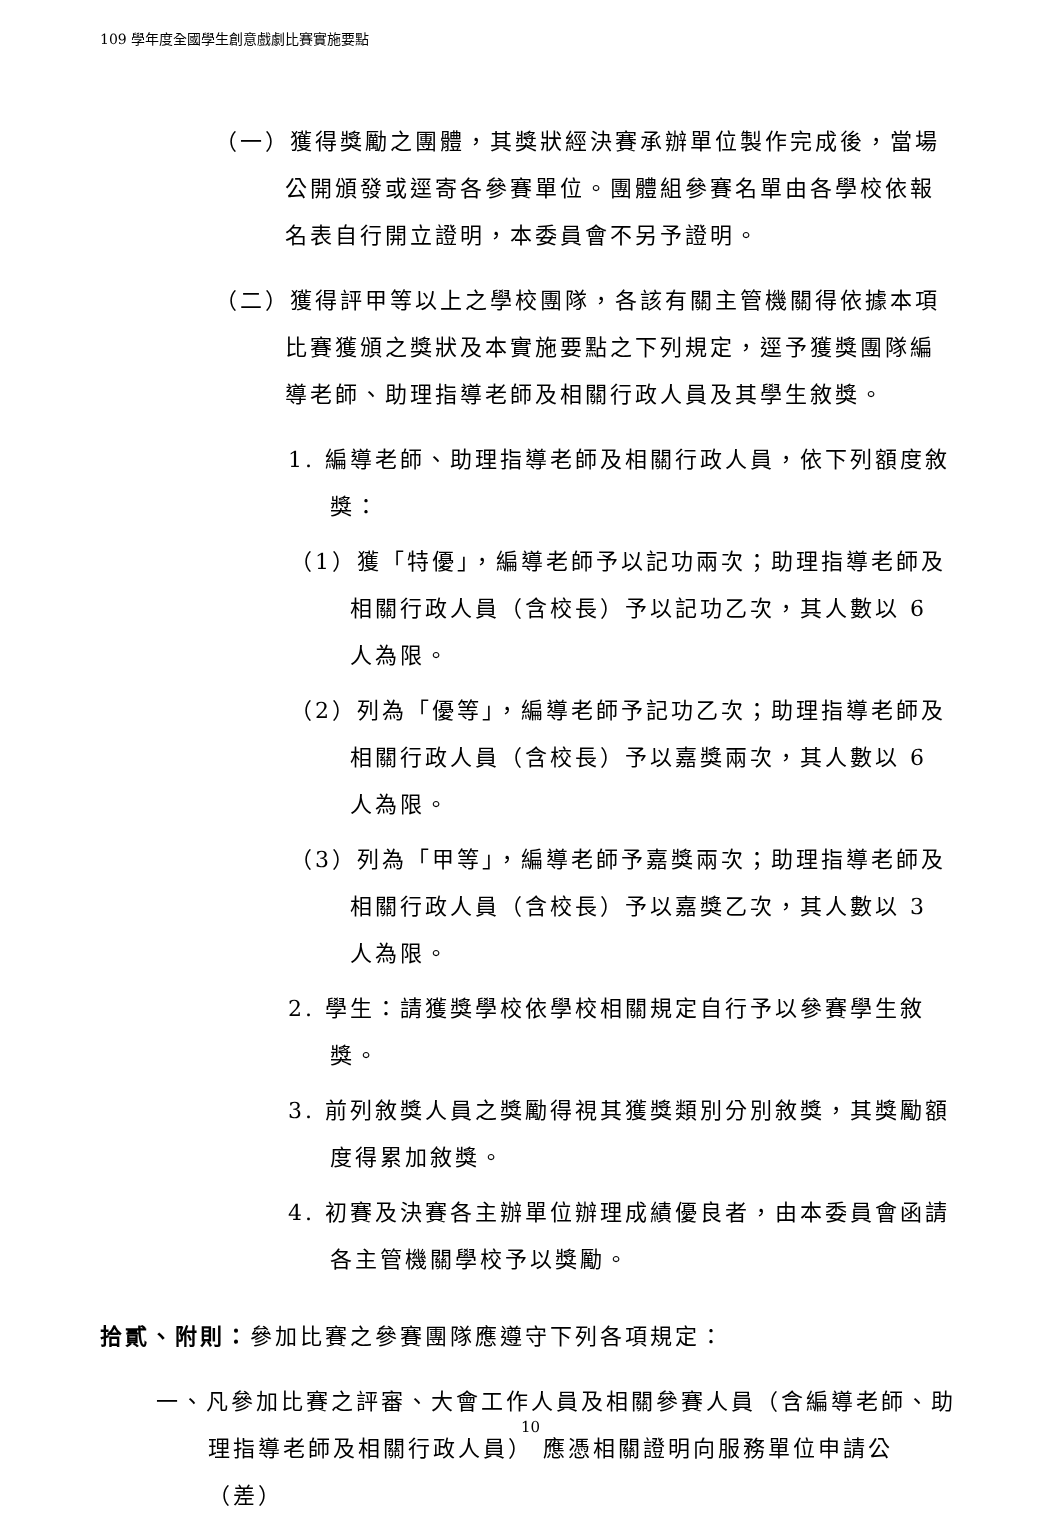109 學年度全國學生創意戲劇比賽實施要點
（一）獲得獎勵之團體，其獎狀經決賽承辦單位製作完成後，當場公開頒發或逕寄各參賽單位。團體組參賽名單由各學校依報名表自行開立證明，本委員會不另予證明。
（二）獲得評甲等以上之學校團隊，各該有關主管機關得依據本項比賽獲頒之獎狀及本實施要點之下列規定，逕予獲獎團隊編導老師、助理指導老師及相關行政人員及其學生敘獎。
1. 編導老師、助理指導老師及相關行政人員，依下列額度敘獎：
（1）獲「特優」，編導老師予以記功兩次；助理指導老師及相關行政人員（含校長）予以記功乙次，其人數以 6 人為限。
（2）列為「優等」，編導老師予記功乙次；助理指導老師及相關行政人員（含校長）予以嘉獎兩次，其人數以 6 人為限。
（3）列為「甲等」，編導老師予嘉獎兩次；助理指導老師及相關行政人員（含校長）予以嘉獎乙次，其人數以 3 人為限。
2. 學生：請獲獎學校依學校相關規定自行予以參賽學生敘獎。
3. 前列敘獎人員之獎勵得視其獲獎類別分別敘獎，其獎勵額度得累加敘獎。
4. 初賽及決賽各主辦單位辦理成績優良者，由本委員會函請各主管機關學校予以獎勵。
拾貳、附則：參加比賽之參賽團隊應遵守下列各項規定：
一、凡參加比賽之評審、大會工作人員及相關參賽人員（含編導老師、助理指導老師及相關行政人員） 應憑相關證明向服務單位申請公（差）
10